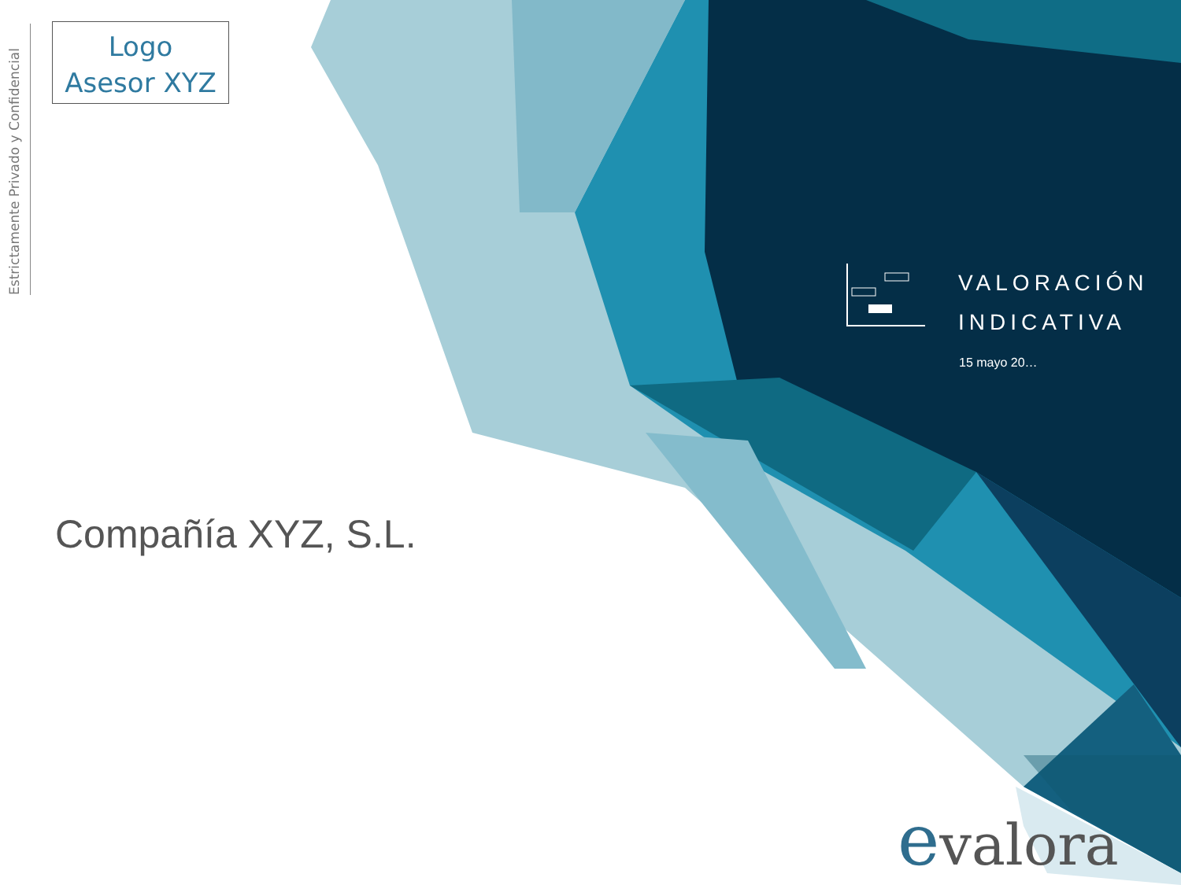Estrictamente Privado y Confidencial
Logo
Asesor XYZ
VALORACIÓN
INDICATIVA
15 mayo 20…
Compañía XYZ, S.L.
evalora